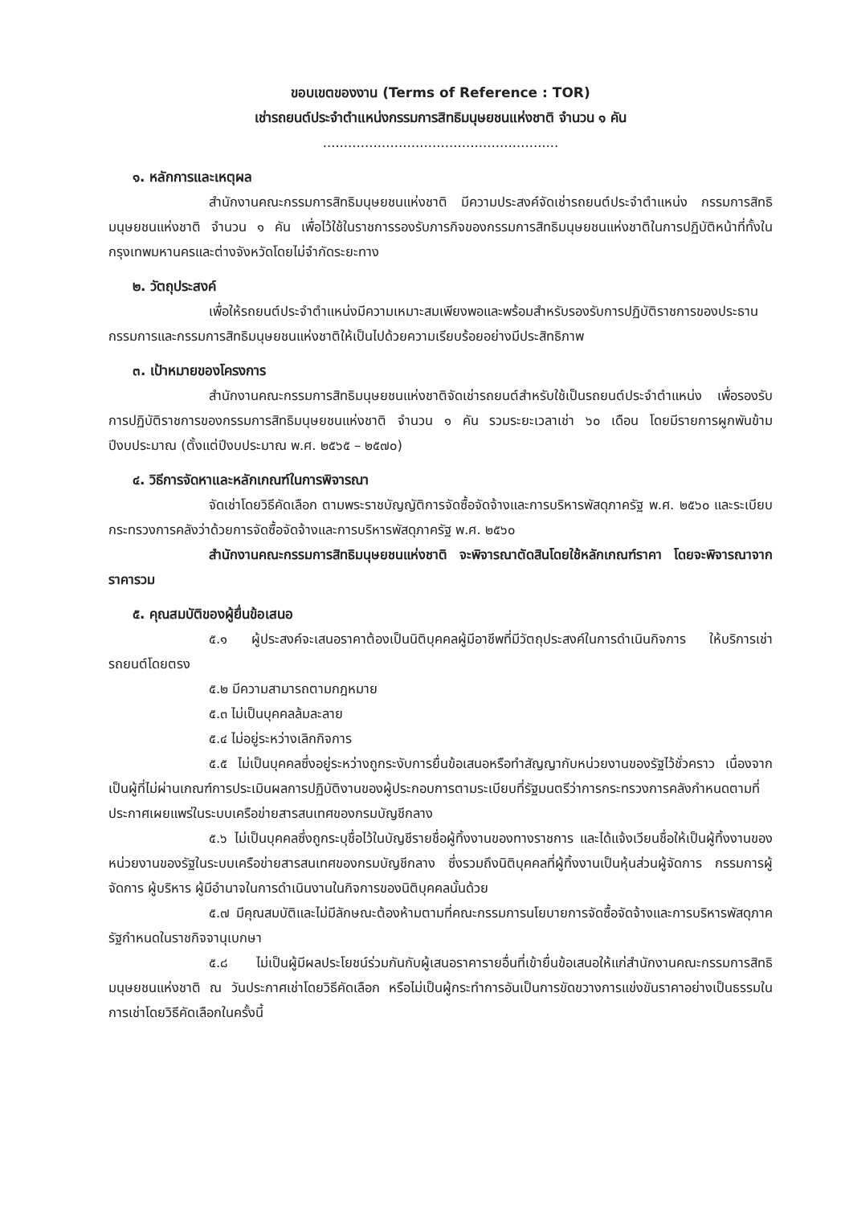ขอบเขตของงาน (Terms of Reference : TOR)
เช่ารถยนต์ประจำตำแหน่งกรรมการสิทธิมนุษยชนแห่งชาติ จำนวน ๑ คัน
........................................................
๑. หลักการและเหตุผล
สำนักงานคณะกรรมการสิทธิมนุษยชนแห่งชาติ มีความประสงค์จัดเช่ารถยนต์ประจำตำแหน่ง กรรมการสิทธิมนุษยชนแห่งชาติ จำนวน ๑ คัน เพื่อไว้ใช้ในราชการรองรับภารกิจของกรรมการสิทธิมนุษยชนแห่งชาติในการปฏิบัติหน้าที่ทั้งในกรุงเทพมหานครและต่างจังหวัดโดยไม่จำกัดระยะทาง
๒. วัตถุประสงค์
เพื่อให้รถยนต์ประจำตำแหน่งมีความเหมาะสมเพียงพอและพร้อมสำหรับรองรับการปฏิบัติราชการของประธานกรรมการและกรรมการสิทธิมนุษยชนแห่งชาติให้เป็นไปด้วยความเรียบร้อยอย่างมีประสิทธิภาพ
๓. เป้าหมายของโครงการ
สำนักงานคณะกรรมการสิทธิมนุษยชนแห่งชาติจัดเช่ารถยนต์สำหรับใช้เป็นรถยนต์ประจำตำแหน่ง เพื่อรองรับการปฏิบัติราชการของกรรมการสิทธิมนุษยชนแห่งชาติ จำนวน ๑ คัน รวมระยะเวลาเช่า ๖๐ เดือน โดยมีรายการผูกพันข้ามปีงบประมาณ (ตั้งแต่ปีงบประมาณ พ.ศ. ๒๕๖๕ – ๒๕๗๐)
๔. วิธีการจัดหาและหลักเกณฑ์ในการพิจารณา
จัดเช่าโดยวิธีคัดเลือก ตามพระราชบัญญัติการจัดซื้อจัดจ้างและการบริหารพัสดุภาครัฐ พ.ศ. ๒๕๖๐ และระเบียบกระทรวงการคลังว่าด้วยการจัดซื้อจัดจ้างและการบริหารพัสดุภาครัฐ พ.ศ. ๒๕๖๐
สำนักงานคณะกรรมการสิทธิมนุษยชนแห่งชาติ จะพิจารณาตัดสินโดยใช้หลักเกณฑ์ราคา โดยจะพิจารณาจากราคารวม
๕. คุณสมบัติของผู้ยื่นข้อเสนอ
๕.๑ ผู้ประสงค์จะเสนอราคาต้องเป็นนิติบุคคลผู้มีอาชีพที่มีวัตถุประสงค์ในการดำเนินกิจการ ให้บริการเช่ารถยนต์โดยตรง
๕.๒ มีความสามารถตามกฎหมาย
๕.๓ ไม่เป็นบุคคลล้มละลาย
๕.๔ ไม่อยู่ระหว่างเลิกกิจการ
๕.๕ ไม่เป็นบุคคลซึ่งอยู่ระหว่างถูกระงับการยื่นข้อเสนอหรือทำสัญญากับหน่วยงานของรัฐไว้ชั่วคราว เนื่องจากเป็นผู้ที่ไม่ผ่านเกณฑ์การประเมินผลการปฏิบัติงานของผู้ประกอบการตามระเบียบที่รัฐมนตรีว่าการกระทรวงการคลังกำหนดตามที่ประกาศเผยแพร่ในระบบเครือข่ายสารสนเทศของกรมบัญชีกลาง
๕.๖ ไม่เป็นบุคคลซึ่งถูกระบุชื่อไว้ในบัญชีรายชื่อผู้ทิ้งงานของทางราชการ และได้แจ้งเวียนชื่อให้เป็นผู้ทิ้งงานของหน่วยงานของรัฐในระบบเครือข่ายสารสนเทศของกรมบัญชีกลาง ซึ่งรวมถึงนิติบุคคลที่ผู้ทิ้งงานเป็นหุ้นส่วนผู้จัดการ กรรมการผู้จัดการ ผู้บริหาร ผู้มีอำนาจในการดำเนินงานในกิจการของนิติบุคคลนั้นด้วย
๕.๗ มีคุณสมบัติและไม่มีลักษณะต้องห้ามตามที่คณะกรรมการนโยบายการจัดซื้อจัดจ้างและการบริหารพัสดุภาครัฐกำหนดในราชกิจจานุเบกษา
๕.๘ ไม่เป็นผู้มีผลประโยชน์ร่วมกันกับผู้เสนอราคารายอื่นที่เข้ายื่นข้อเสนอให้แก่สำนักงานคณะกรรมการสิทธิมนุษยชนแห่งชาติ ณ วันประกาศเช่าโดยวิธีคัดเลือก หรือไม่เป็นผู้กระทำการอันเป็นการขัดขวางการแข่งขันราคาอย่างเป็นธรรมในการเช่าโดยวิธีคัดเลือกในครั้งนี้